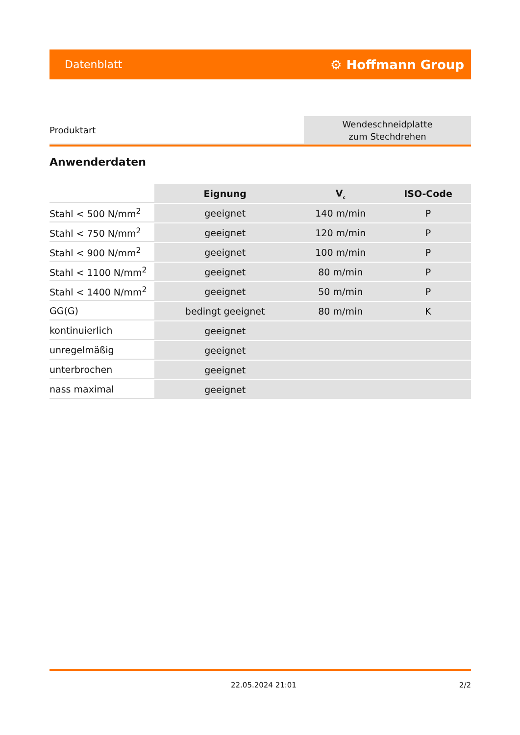Datenblatt ⚙ Hoffmann Group
Produktart
Wendeschneidplatte
zum Stechdrehen
Anwenderdaten
| | Eignung | V<sub>c</sub> | ISO-Code |
| --- | --- | --- | --- |
| Stahl < 500 N/mm<sup>2</sup> | geeignet | 140 m/min | P |
| Stahl < 750 N/mm<sup>2</sup> | geeignet | 120 m/min | P |
| Stahl < 900 N/mm<sup>2</sup> | geeignet | 100 m/min | P |
| Stahl < 1100 N/mm<sup>2</sup> | geeignet | 80 m/min | P |
| Stahl < 1400 N/mm<sup>2</sup> | geeignet | 50 m/min | P |
| GG(G) | bedingt geeignet | 80 m/min | K |
| kontinuierlich | geeignet | | |
| unregelmäßig | geeignet | | |
| unterbrochen | geeignet | | |
| nass maximal | geeignet | | |
22.05.2024 21:01 2/2